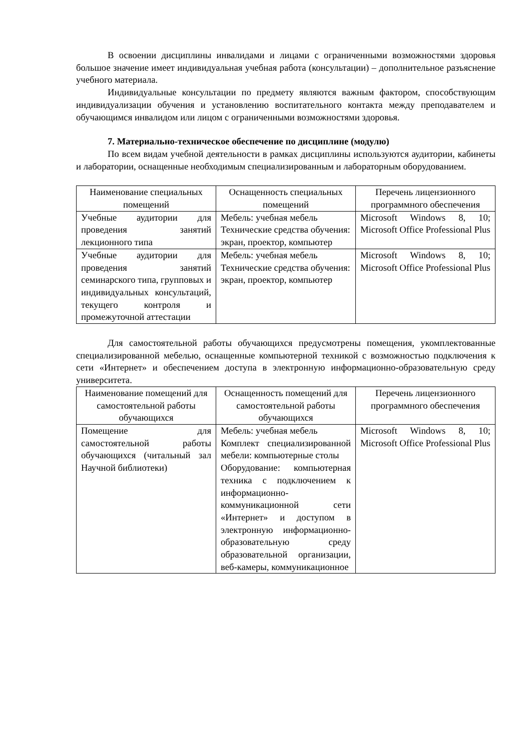В освоении дисциплины инвалидами и лицами с ограниченными возможностями здоровья большое значение имеет индивидуальная учебная работа (консультации) – дополнительное разъяснение учебного материала.
Индивидуальные консультации по предмету являются важным фактором, способствующим индивидуализации обучения и установлению воспитательного контакта между преподавателем и обучающимся инвалидом или лицом с ограниченными возможностями здоровья.
7. Материально-техническое обеспечение по дисциплине (модулю)
По всем видам учебной деятельности в рамках дисциплины используются аудитории, кабинеты и лаборатории, оснащенные необходимым специализированным и лабораторным оборудованием.
| Наименование специальных помещений | Оснащенность специальных помещений | Перечень лицензионного программного обеспечения |
| --- | --- | --- |
| Учебные аудитории для проведения занятий лекционного типа | Мебель: учебная мебель Технические средства обучения: экран, проектор, компьютер | Microsoft Windows 8, 10; Microsoft Office Professional Plus |
| Учебные аудитории для проведения занятий семинарского типа, групповых и индивидуальных консультаций, текущего контроля и промежуточной аттестации | Мебель: учебная мебель Технические средства обучения: экран, проектор, компьютер | Microsoft Windows 8, 10; Microsoft Office Professional Plus |
Для самостоятельной работы обучающихся предусмотрены помещения, укомплектованные специализированной мебелью, оснащенные компьютерной техникой с возможностью подключения к сети «Интернет» и обеспечением доступа в электронную информационно-образовательную среду университета.
| Наименование помещений для самостоятельной работы обучающихся | Оснащенность помещений для самостоятельной работы обучающихся | Перечень лицензионного программного обеспечения |
| --- | --- | --- |
| Помещение для самостоятельной работы обучающихся (читальный зал Научной библиотеки) | Мебель: учебная мебель Комплект специализированной мебели: компьютерные столы Оборудование: компьютерная техника с подключением к информационно-коммуникационной сети «Интернет» и доступом в электронную информационно-образовательную среду образовательной организации, веб-камеры, коммуникационное | Microsoft Windows 8, 10; Microsoft Office Professional Plus |